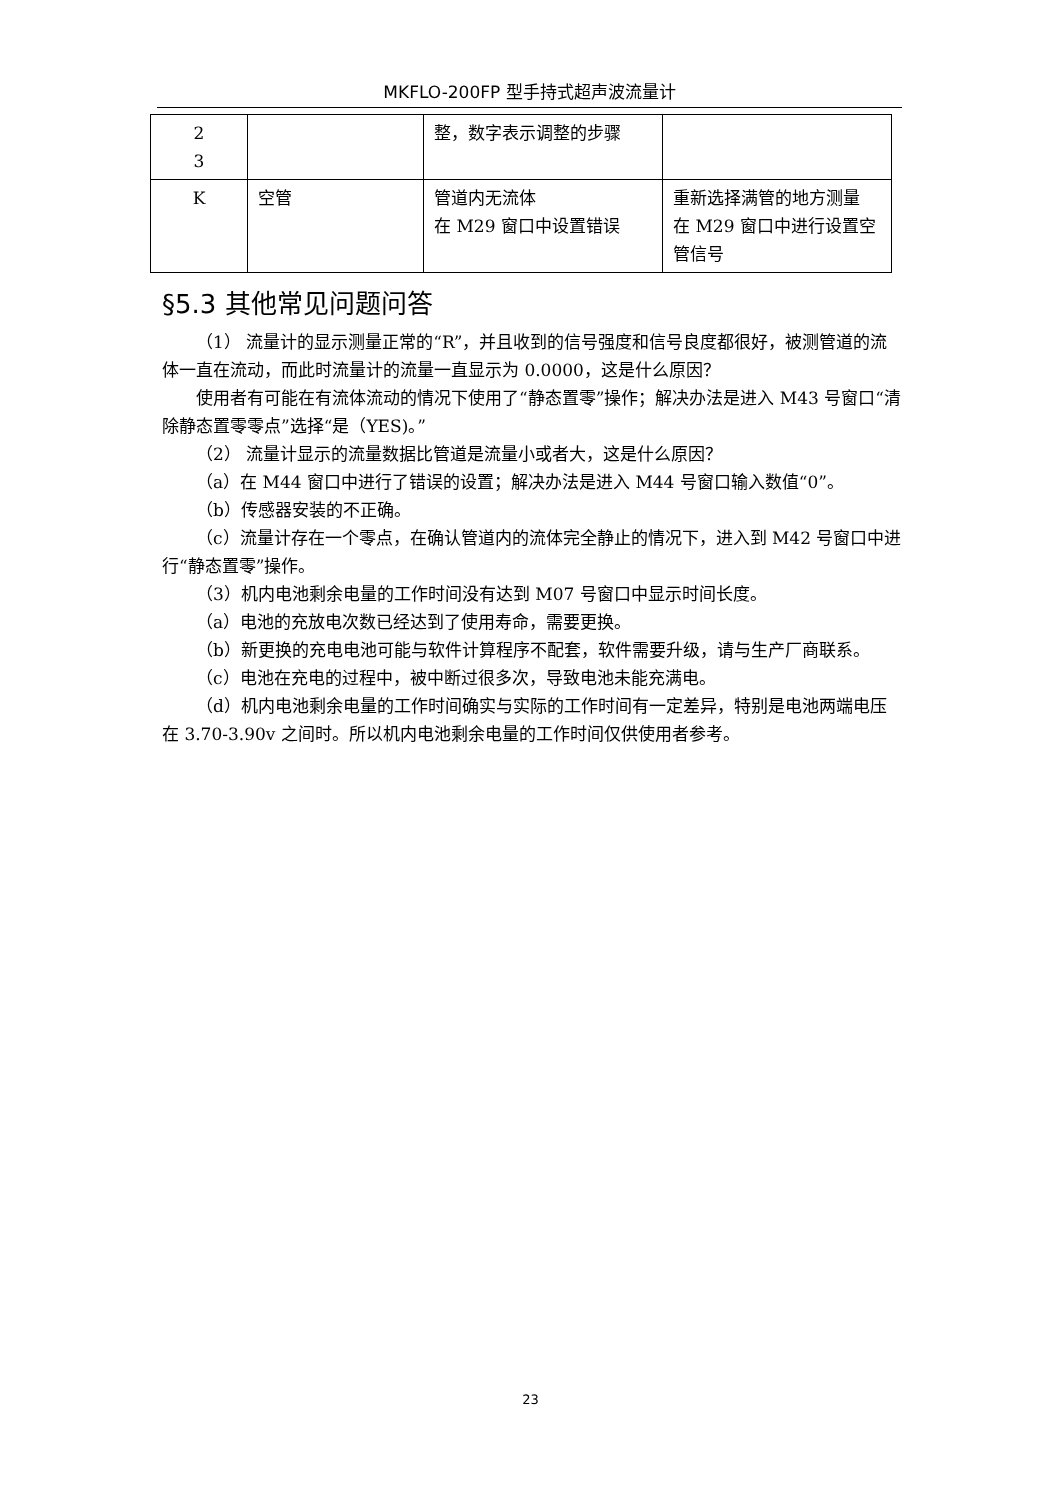MKFLO-200FP 型手持式超声波流量计
| 2 3 | | 整，数字表示调整的步骤 | |
| K | 空管 | 管道内无流体 在 M29 窗口中设置错误 | 重新选择满管的地方测量 在 M29 窗口中进行设置空管信号 |
§5.3 其他常见问题问答
（1） 流量计的显示测量正常的“R”，并且收到的信号强度和信号良度都很好，被测管道的流体一直在流动，而此时流量计的流量一直显示为 0.0000，这是什么原因？
使用者有可能在有流体流动的情况下使用了“静态置零”操作；解决办法是进入 M43 号窗口“清除静态置零零点”选择“是（YES)。”
（2） 流量计显示的流量数据比管道是流量小或者大，这是什么原因？
（a）在 M44 窗口中进行了错误的设置；解决办法是进入 M44 号窗口输入数值“0”。
（b）传感器安装的不正确。
（c）流量计存在一个零点，在确认管道内的流体完全静止的情况下，进入到 M42 号窗口中进行“静态置零”操作。
（3）机内电池剩余电量的工作时间没有达到 M07 号窗口中显示时间长度。
（a）电池的充放电次数已经达到了使用寿命，需要更换。
（b）新更换的充电电池可能与软件计算程序不配套，软件需要升级，请与生产厂商联系。
（c）电池在充电的过程中，被中断过很多次，导致电池未能充满电。
（d）机内电池剩余电量的工作时间确实与实际的工作时间有一定差异，特别是电池两端电压在 3.70-3.90v 之间时。所以机内电池剩余电量的工作时间仅供使用者参考。
23